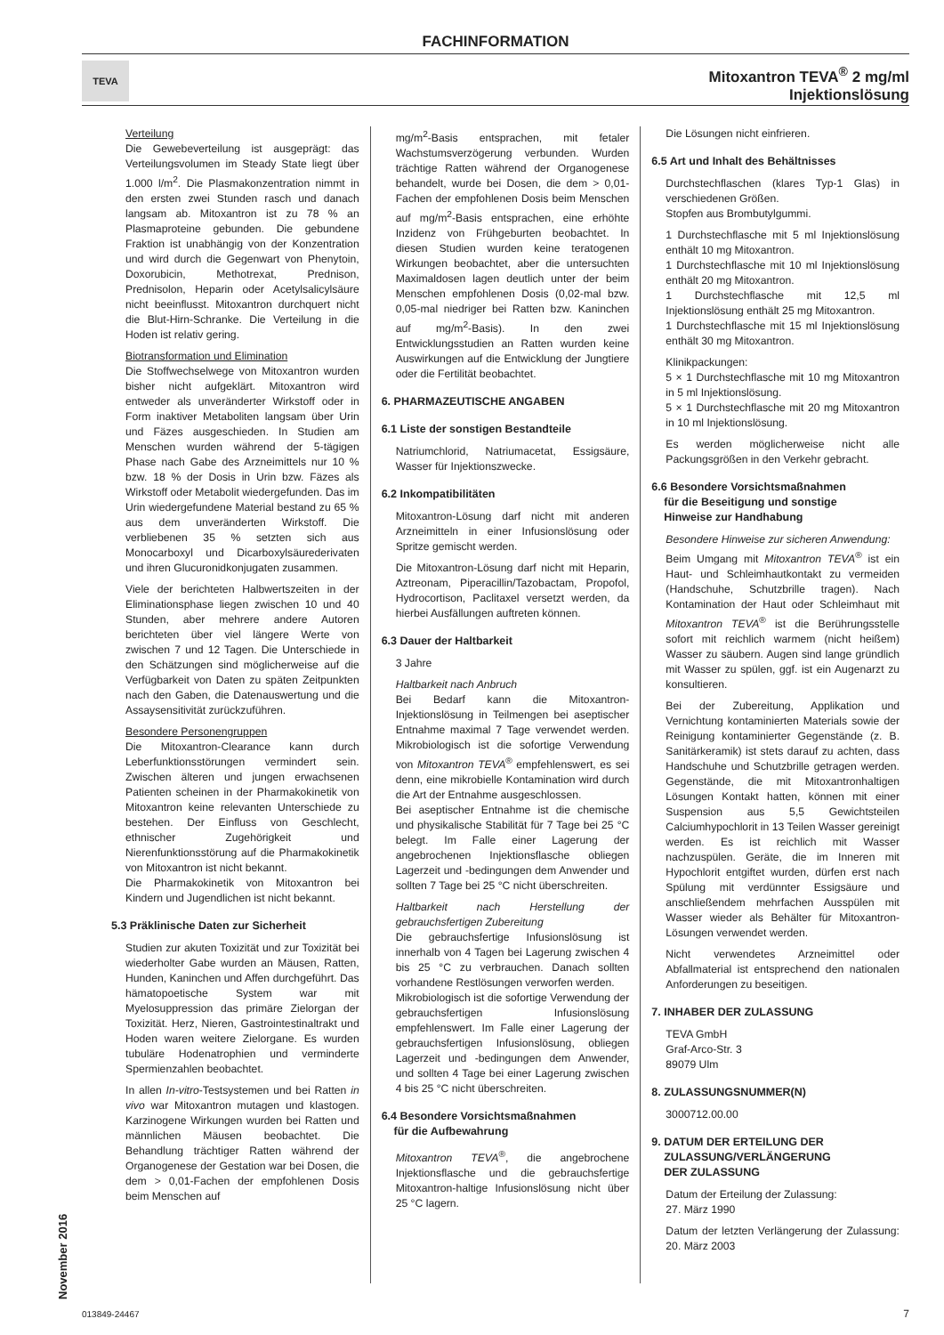FACHINFORMATION
TEVA
Mitoxantron TEVA<sup>®</sup> 2 mg/ml
Injektionslösung
November 2016
Verteilung
Die Gewebeverteilung ist ausgeprägt: das Verteilungsvolumen im Steady State liegt über 1.000 l/m<sup>2</sup>. Die Plasmakonzentration nimmt in den ersten zwei Stunden rasch und danach langsam ab. Mitoxantron ist zu 78 % an Plasmaproteine gebunden. Die gebundene Fraktion ist unabhängig von der Konzentration und wird durch die Gegenwart von Phenytoin, Doxorubicin, Methotrexat, Prednison, Prednisolon, Heparin oder Acetylsalicylsäure nicht beeinflusst. Mitoxantron durchquert nicht die Blut-Hirn-Schranke. Die Verteilung in die Hoden ist relativ gering.
Biotransformation und Elimination
Die Stoffwechselwege von Mitoxantron wurden bisher nicht aufgeklärt. Mitoxantron wird entweder als unveränderter Wirkstoff oder in Form inaktiver Metaboliten langsam über Urin und Fäzes ausgeschieden. In Studien am Menschen wurden während der 5-tägigen Phase nach Gabe des Arzneimittels nur 10 % bzw. 18 % der Dosis in Urin bzw. Fäzes als Wirkstoff oder Metabolit wiedergefunden. Das im Urin wiedergefundene Material bestand zu 65 % aus dem unveränderten Wirkstoff. Die verbliebenen 35 % setzten sich aus Monocarboxyl und Dicarboxylsäurederivaten und ihren Glucuronidkonjugaten zusammen.
Viele der berichteten Halbwertszeiten in der Eliminationsphase liegen zwischen 10 und 40 Stunden, aber mehrere andere Autoren berichteten über viel längere Werte von zwischen 7 und 12 Tagen. Die Unterschiede in den Schätzungen sind möglicherweise auf die Verfügbarkeit von Daten zu späten Zeitpunkten nach den Gaben, die Datenauswertung und die Assaysensitivität zurückzuführen.
Besondere Personengruppen
Die Mitoxantron-Clearance kann durch Leberfunktionsstörungen vermindert sein. Zwischen älteren und jungen erwachsenen Patienten scheinen in der Pharmakokinetik von Mitoxantron keine relevanten Unterschiede zu bestehen. Der Einfluss von Geschlecht, ethnischer Zugehörigkeit und Nierenfunktionsstörung auf die Pharmakokinetik von Mitoxantron ist nicht bekannt.
Die Pharmakokinetik von Mitoxantron bei Kindern und Jugendlichen ist nicht bekannt.
5.3 Präklinische Daten zur Sicherheit
Studien zur akuten Toxizität und zur Toxizität bei wiederholter Gabe wurden an Mäusen, Ratten, Hunden, Kaninchen und Affen durchgeführt. Das hämatopoetische System war mit Myelosuppression das primäre Zielorgan der Toxizität. Herz, Nieren, Gastrointestinaltrakt und Hoden waren weitere Zielorgane. Es wurden tubuläre Hodenatrophien und verminderte Spermienzahlen beobachtet.
In allen In-vitro-Testsystemen und bei Ratten in vivo war Mitoxantron mutagen und klastogen. Karzinogene Wirkungen wurden bei Ratten und männlichen Mäusen beobachtet. Die Behandlung trächtiger Ratten während der Organogenese der Gestation war bei Dosen, die dem > 0,01-Fachen der empfohlenen Dosis beim Menschen auf
mg/m<sup>2</sup>-Basis entsprachen, mit fetaler Wachstumsverzögerung verbunden. Wurden trächtige Ratten während der Organogenese behandelt, wurde bei Dosen, die dem > 0,01-Fachen der empfohlenen Dosis beim Menschen auf mg/m<sup>2</sup>-Basis entsprachen, eine erhöhte Inzidenz von Frühgeburten beobachtet. In diesen Studien wurden keine teratogenen Wirkungen beobachtet, aber die untersuchten Maximaldosen lagen deutlich unter der beim Menschen empfohlenen Dosis (0,02-mal bzw. 0,05-mal niedriger bei Ratten bzw. Kaninchen auf mg/m<sup>2</sup>-Basis). In den zwei Entwicklungsstudien an Ratten wurden keine Auswirkungen auf die Entwicklung der Jungtiere oder die Fertilität beobachtet.
6. PHARMAZEUTISCHE ANGABEN
6.1 Liste der sonstigen Bestandteile
Natriumchlorid, Natriumacetat, Essigsäure, Wasser für Injektionszwecke.
6.2 Inkompatibilitäten
Mitoxantron-Lösung darf nicht mit anderen Arzneimitteln in einer Infusionslösung oder Spritze gemischt werden.
Die Mitoxantron-Lösung darf nicht mit Heparin, Aztreonam, Piperacillin/Tazobactam, Propofol, Hydrocortison, Paclitaxel versetzt werden, da hierbei Ausfällungen auftreten können.
6.3 Dauer der Haltbarkeit
3 Jahre
Haltbarkeit nach Anbruch
Bei Bedarf kann die Mitoxantron-Injektionslösung in Teilmengen bei aseptischer Entnahme maximal 7 Tage verwendet werden. Mikrobiologisch ist die sofortige Verwendung von Mitoxantron TEVA<sup>®</sup> empfehlenswert, es sei denn, eine mikrobielle Kontamination wird durch die Art der Entnahme ausgeschlossen.
Bei aseptischer Entnahme ist die chemische und physikalische Stabilität für 7 Tage bei 25 °C belegt. Im Falle einer Lagerung der angebrochenen Injektionsflasche obliegen Lagerzeit und -bedingungen dem Anwender und sollten 7 Tage bei 25 °C nicht überschreiten.
Haltbarkeit nach Herstellung der gebrauchsfertigen Zubereitung
Die gebrauchsfertige Infusionslösung ist innerhalb von 4 Tagen bei Lagerung zwischen 4 bis 25 °C zu verbrauchen. Danach sollten vorhandene Restlösungen verworfen werden.
Mikrobiologisch ist die sofortige Verwendung der gebrauchsfertigen Infusionslösung empfehlenswert. Im Falle einer Lagerung der gebrauchsfertigen Infusionslösung, obliegen Lagerzeit und -bedingungen dem Anwender, und sollten 4 Tage bei einer Lagerung zwischen 4 bis 25 °C nicht überschreiten.
6.4 Besondere Vorsichtsmaßnahmen
für die Aufbewahrung
Mitoxantron TEVA<sup>®</sup>, die angebrochene Injektionsflasche und die gebrauchsfertige Mitoxantron-haltige Infusionslösung nicht über 25 °C lagern.
Die Lösungen nicht einfrieren.
6.5 Art und Inhalt des Behältnisses
Durchstechflaschen (klares Typ-1 Glas) in verschiedenen Größen.
Stopfen aus Brombutylgummi.
1 Durchstechflasche mit 5 ml Injektionslösung enthält 10 mg Mitoxantron.
1 Durchstechflasche mit 10 ml Injektionslösung enthält 20 mg Mitoxantron.
1 Durchstechflasche mit 12,5 ml Injektionslösung enthält 25 mg Mitoxantron.
1 Durchstechflasche mit 15 ml Injektionslösung enthält 30 mg Mitoxantron.
Klinikpackungen:
5 × 1 Durchstechflasche mit 10 mg Mitoxantron in 5 ml Injektionslösung.
5 × 1 Durchstechflasche mit 20 mg Mitoxantron in 10 ml Injektionslösung.
Es werden möglicherweise nicht alle Packungsgrößen in den Verkehr gebracht.
6.6 Besondere Vorsichtsmaßnahmen
für die Beseitigung und sonstige
Hinweise zur Handhabung
Besondere Hinweise zur sicheren Anwendung:
Beim Umgang mit Mitoxantron TEVA<sup>®</sup> ist ein Haut- und Schleimhautkontakt zu vermeiden (Handschuhe, Schutzbrille tragen). Nach Kontamination der Haut oder Schleimhaut mit Mitoxantron TEVA<sup>®</sup> ist die Berührungsstelle sofort mit reichlich warmem (nicht heißem) Wasser zu säubern. Augen sind lange gründlich mit Wasser zu spülen, ggf. ist ein Augenarzt zu konsultieren.
Bei der Zubereitung, Applikation und Vernichtung kontaminierten Materials sowie der Reinigung kontaminierter Gegenstände (z. B. Sanitärkeramik) ist stets darauf zu achten, dass Handschuhe und Schutzbrille getragen werden. Gegenstände, die mit Mitoxantronhaltigen Lösungen Kontakt hatten, können mit einer Suspension aus 5,5 Gewichtsteilen Calciumhypochlorit in 13 Teilen Wasser gereinigt werden. Es ist reichlich mit Wasser nachzuspülen. Geräte, die im Inneren mit Hypochlorit entgiftet wurden, dürfen erst nach Spülung mit verdünnter Essigsäure und anschließendem mehrfachen Ausspülen mit Wasser wieder als Behälter für Mitoxantron-Lösungen verwendet werden.
Nicht verwendetes Arzneimittel oder Abfallmaterial ist entsprechend den nationalen Anforderungen zu beseitigen.
7. INHABER DER ZULASSUNG
TEVA GmbH
Graf-Arco-Str. 3
89079 Ulm
8. ZULASSUNGSNUMMER(N)
3000712.00.00
9. DATUM DER ERTEILUNG DER
ZULASSUNG/VERLÄNGERUNG
DER ZULASSUNG
Datum der Erteilung der Zulassung:
27. März 1990
Datum der letzten Verlängerung der Zulassung: 20. März 2003
013849-24467 7